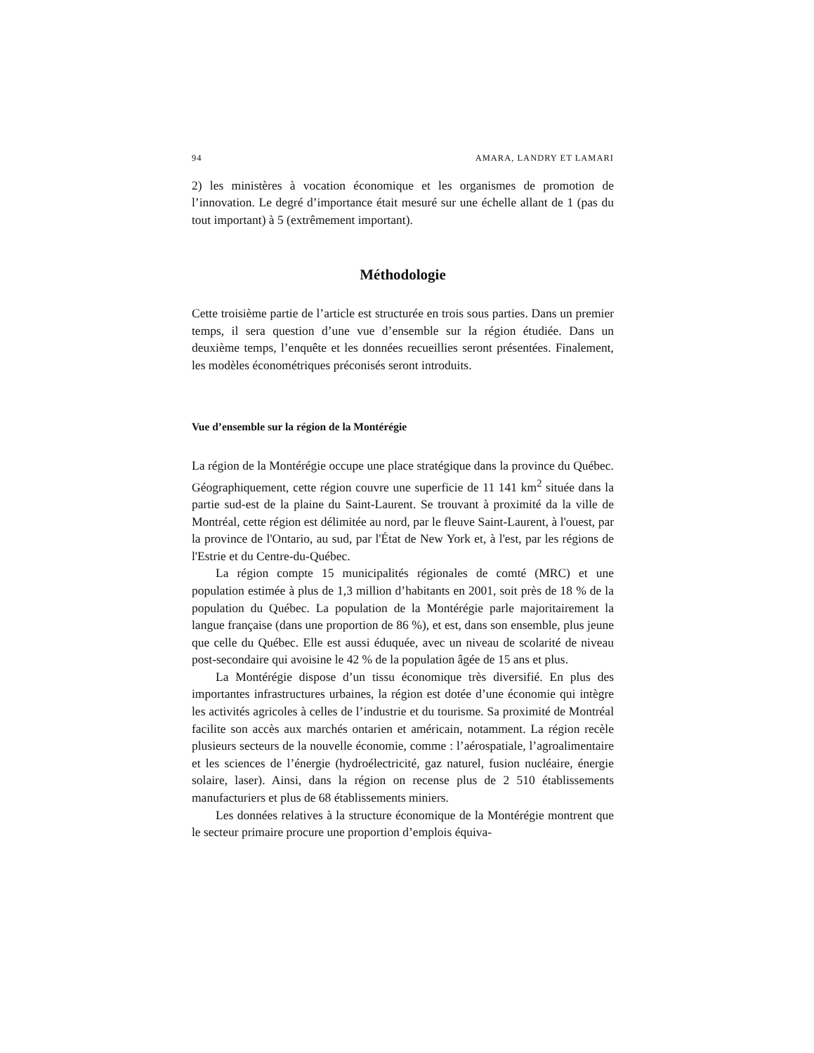94 AMARA, LANDRY ET LAMARI
2) les ministères à vocation économique et les organismes de promotion de l’innovation. Le degré d’importance était mesuré sur une échelle allant de 1 (pas du tout important) à 5 (extrêmement important).
Méthodologie
Cette troisième partie de l’article est structurée en trois sous parties. Dans un premier temps, il sera question d’une vue d’ensemble sur la région étudiée. Dans un deuxième temps, l’enquête et les données recueillies seront présentées. Finalement, les modèles économétriques préconisés seront introduits.
Vue d’ensemble sur la région de la Montérégie
La région de la Montérégie occupe une place stratégique dans la province du Québec. Géographiquement, cette région couvre une superficie de 11 141 km<sup>2</sup> située dans la partie sud-est de la plaine du Saint-Laurent. Se trouvant à proximité da la ville de Montréal, cette région est délimitée au nord, par le fleuve Saint-Laurent, à l'ouest, par la province de l'Ontario, au sud, par l'État de New York et, à l'est, par les régions de l'Estrie et du Centre-du-Québec.
La région compte 15 municipalités régionales de comté (MRC) et une population estimée à plus de 1,3 million d’habitants en 2001, soit près de 18 % de la population du Québec. La population de la Montérégie parle majoritairement la langue française (dans une proportion de 86 %), et est, dans son ensemble, plus jeune que celle du Québec. Elle est aussi éduquée, avec un niveau de scolarité de niveau post-secondaire qui avoisine le 42 % de la population âgée de 15 ans et plus.
La Montérégie dispose d’un tissu économique très diversifié. En plus des importantes infrastructures urbaines, la région est dotée d’une économie qui intègre les activités agricoles à celles de l’industrie et du tourisme. Sa proximité de Montréal facilite son accès aux marchés ontarien et américain, notamment. La région recèle plusieurs secteurs de la nouvelle économie, comme : l’aérospatiale, l’agroalimentaire et les sciences de l’énergie (hydroélectricité, gaz naturel, fusion nucléaire, énergie solaire, laser). Ainsi, dans la région on recense plus de 2 510 établissements manufacturiers et plus de 68 établissements miniers.
Les données relatives à la structure économique de la Montérégie montrent que le secteur primaire procure une proportion d’emplois équiva-